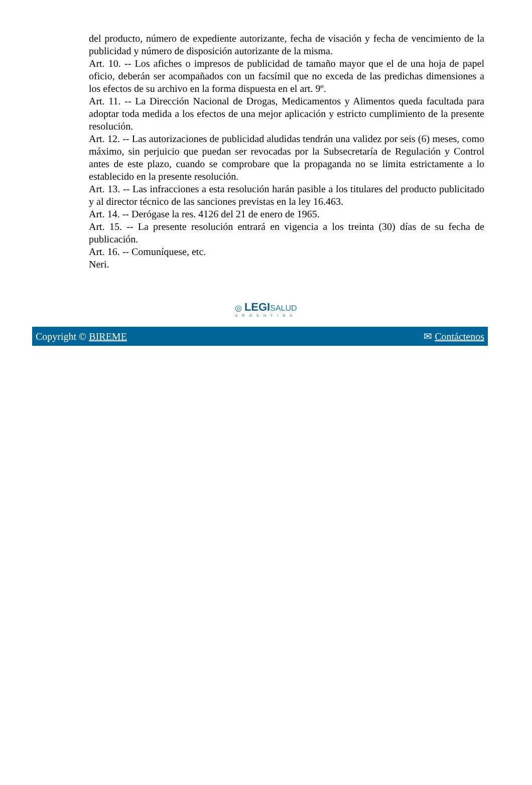del producto, número de expediente autorizante, fecha de visación y fecha de vencimiento de la publicidad y número de disposición autorizante de la misma.
Art. 10. -- Los afiches o impresos de publicidad de tamaño mayor que el de una hoja de papel oficio, deberán ser acompañados con un facsímil que no exceda de las predichas dimensiones a los efectos de su archivo en la forma dispuesta en el art. 9º.
Art. 11. -- La Dirección Nacional de Drogas, Medicamentos y Alimentos queda facultada para adoptar toda medida a los efectos de una mejor aplicación y estricto cumplimiento de la presente resolución.
Art. 12. -- Las autorizaciones de publicidad aludidas tendrán una validez por seis (6) meses, como máximo, sin perjuicio que puedan ser revocadas por la Subsecretaría de Regulación y Control antes de este plazo, cuando se comprobare que la propaganda no se limita estrictamente a lo establecido en la presente resolución.
Art. 13. -- Las infracciones a esta resolución harán pasible a los titulares del producto publicitado y al director técnico de las sanciones previstas en la ley 16.463.
Art. 14. -- Derógase la res. 4126 del 21 de enero de 1965.
Art. 15. -- La presente resolución entrará en vigencia a los treinta (30) días de su fecha de publicación.
Art. 16. -- Comuníquese, etc.
Neri.
◎ LEGISALUD
ARGENTINA
Copyright © BIREME ✉ Contáctenos